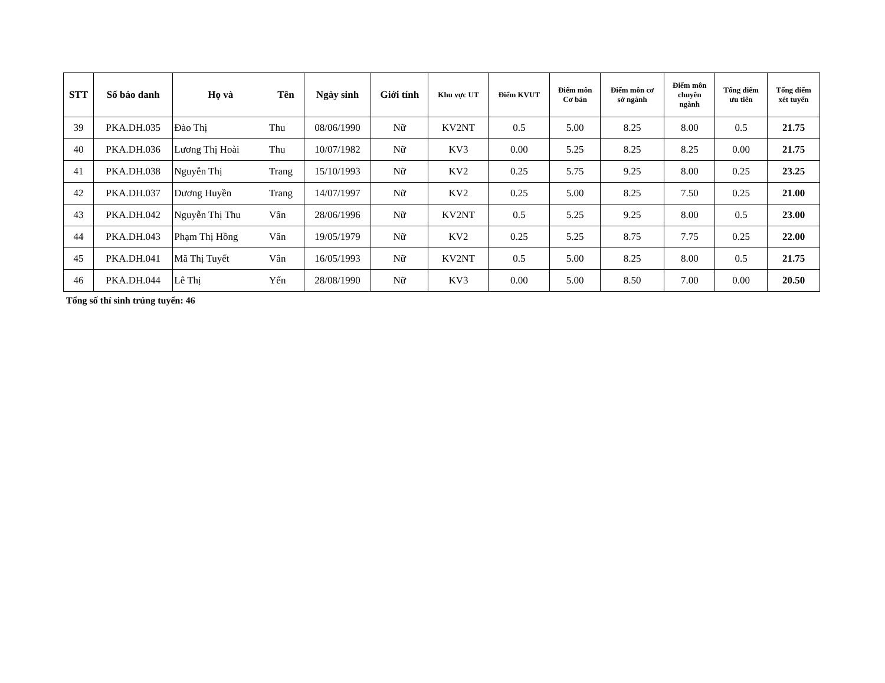| STT | Số báo danh | Họ và | Tên | Ngày sinh | Giới tính | Khu vực UT | Điểm KVUT | Điểm môn Cơ bản | Điểm môn cơ sở ngành | Điểm môn chuyên ngành | Tổng điểm ưu tiên | Tổng điểm xét tuyển |
| --- | --- | --- | --- | --- | --- | --- | --- | --- | --- | --- | --- | --- |
| 39 | PKA.DH.035 | Đào Thị | Thu | 08/06/1990 | Nữ | KV2NT | 0.5 | 5.00 | 8.25 | 8.00 | 0.5 | 21.75 |
| 40 | PKA.DH.036 | Lương Thị Hoài | Thu | 10/07/1982 | Nữ | KV3 | 0.00 | 5.25 | 8.25 | 8.25 | 0.00 | 21.75 |
| 41 | PKA.DH.038 | Nguyễn Thị | Trang | 15/10/1993 | Nữ | KV2 | 0.25 | 5.75 | 9.25 | 8.00 | 0.25 | 23.25 |
| 42 | PKA.DH.037 | Dương Huyền | Trang | 14/07/1997 | Nữ | KV2 | 0.25 | 5.00 | 8.25 | 7.50 | 0.25 | 21.00 |
| 43 | PKA.DH.042 | Nguyễn Thị Thu | Vân | 28/06/1996 | Nữ | KV2NT | 0.5 | 5.25 | 9.25 | 8.00 | 0.5 | 23.00 |
| 44 | PKA.DH.043 | Phạm Thị Hồng | Vân | 19/05/1979 | Nữ | KV2 | 0.25 | 5.25 | 8.75 | 7.75 | 0.25 | 22.00 |
| 45 | PKA.DH.041 | Mã Thị Tuyết | Vân | 16/05/1993 | Nữ | KV2NT | 0.5 | 5.00 | 8.25 | 8.00 | 0.5 | 21.75 |
| 46 | PKA.DH.044 | Lê Thị | Yến | 28/08/1990 | Nữ | KV3 | 0.00 | 5.00 | 8.50 | 7.00 | 0.00 | 20.50 |
Tổng số thí sinh trúng tuyển: 46